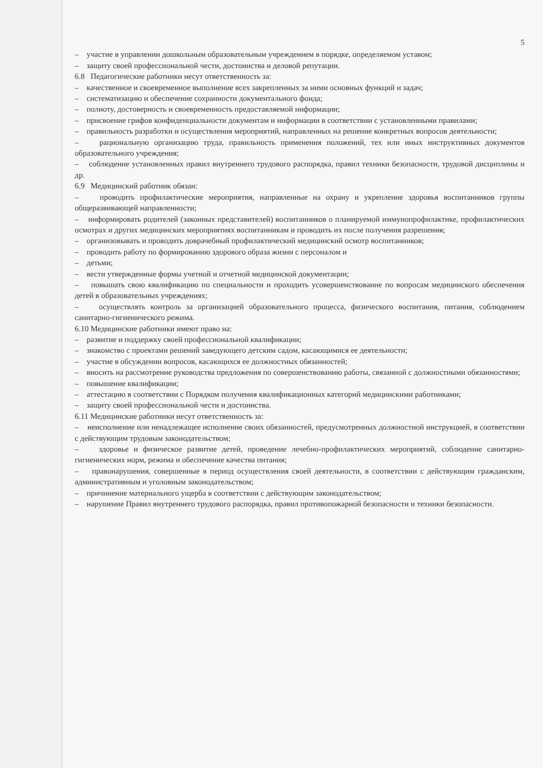5
– участие в управлении дошкольным образовательным учреждением в порядке, определяемом уставом;
– защиту своей профессиональной чести, достоинства и деловой репутации.
6.8 Педагогические работники несут ответственность за:
– качественное и своевременное выполнение всех закрепленных за ними основных функций и задач;
– систематизацию и обеспечение сохранности документального фонда;
– полноту, достоверность и своевременность предоставляемой информации;
– присвоение грифов конфиденциальности документам и информации в соответствии с установленными правилами;
– правильность разработки и осуществления мероприятий, направленных на решение конкретных вопросов деятельности;
– рациональную организацию труда, правильность применения положений, тех или иных инструктивных документов образовательного учреждения;
– соблюдение установленных правил внутреннего трудового распорядка, правил техники безопасности, трудовой дисциплины и др.
6.9 Медицинский работник обязан:
– проводить профилактические мероприятия, направленные на охрану и укрепление здоровья воспитанников группы общеразвивающей направленности;
– информировать родителей (законных представителей) воспитанников о планируемой иммунопрофилактике, профилактических осмотрах и других медицинских мероприятиях воспитанникам и проводить их после получения разрешения;
– организовывать и проводить доврачебный профилактический медицинский осмотр воспитанников;
– проводить работу по формированию здорового образа жизни с персоналом и
– детьми;
– вести утвержденные формы учетной и отчетной медицинской документации;
– повышать свою квалификацию по специальности и проходить усовершенствование по вопросам медицинского обеспечения детей в образовательных учреждениях;
– осуществлять контроль за организацией образовательного процесса, физического воспитания, питания, соблюдением санитарно-гигиенического режима.
6.10 Медицинские работники имеют право на:
– развитие и поддержку своей профессиональной квалификации;
– знакомство с проектами решений заведующего детским садом, касающимися ее деятельности;
– участие в обсуждении вопросов, касающихся ее должностных обязанностей;
– вносить на рассмотрение руководства предложения по совершенствованию работы, связанной с должностными обязанностями;
– повышение квалификации;
– аттестацию в соответствии с Порядком получения квалификационных категорий медицинскими работниками;
– защиту своей профессиональной чести и достоинства.
6.11 Медицинские работники несут ответственность за:
– неисполнение или ненадлежащее исполнение своих обязанностей, предусмотренных должностной инструкцией, в соответствии с действующим трудовым законодательством;
– здоровье и физическое развитие детей, проведение лечебно-профилактических мероприятий, соблюдение санитарно-гигиенических норм, режима и обеспечение качества питания;
– правонарушения, совершенные в период осуществления своей деятельности, в соответствии с действующим гражданским, административным и уголовным законодательством;
– причинение материального ущерба в соответствии с действующим законодательством;
– нарушение Правил внутреннего трудового распорядка, правил противопожарной безопасности и техники безопасности.